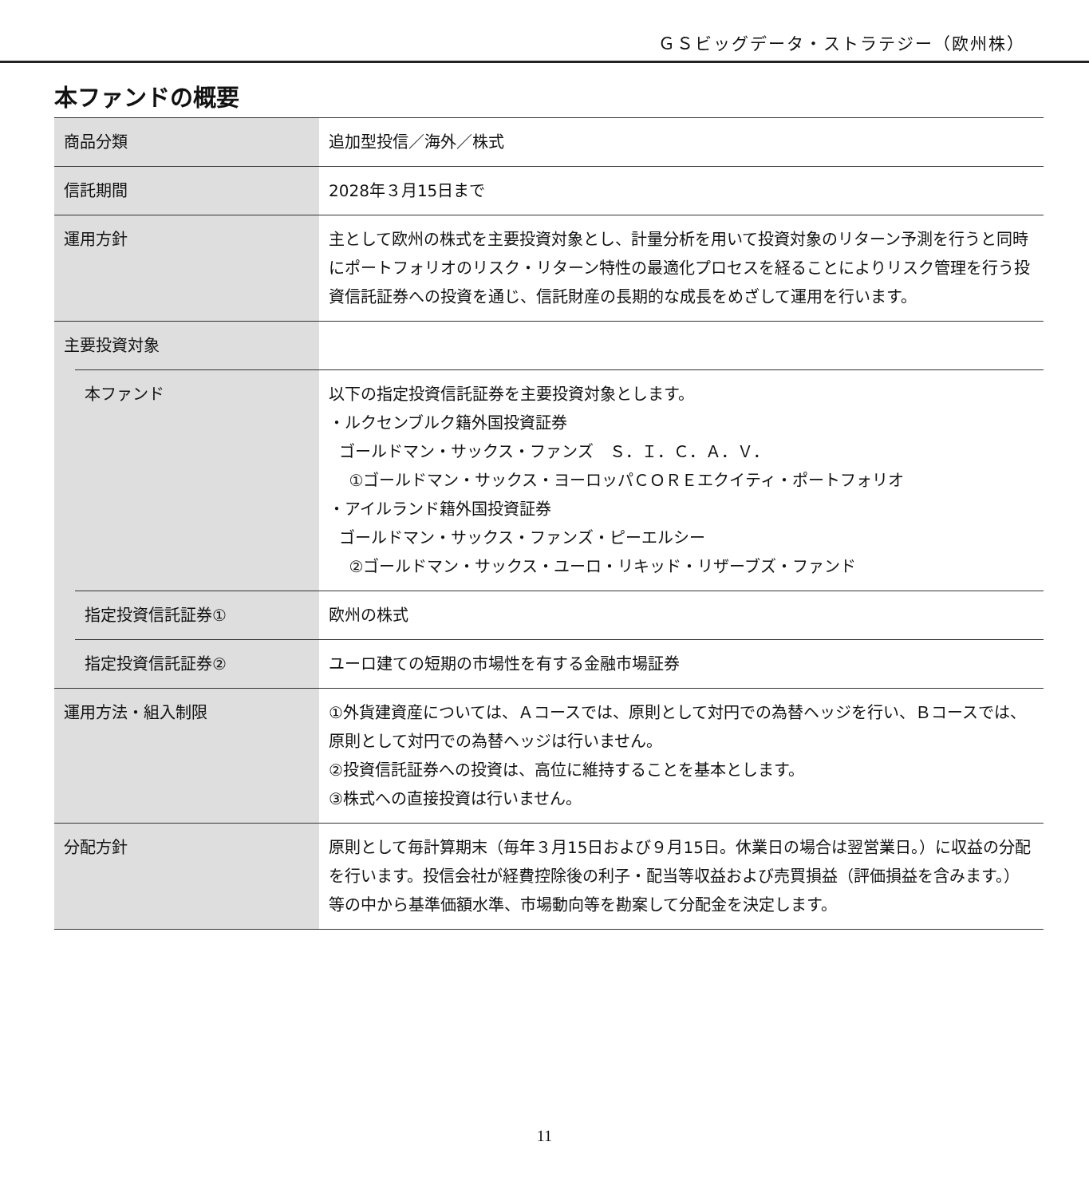ＧＳビッグデータ・ストラテジー（欧州株）
本ファンドの概要
| 商品分類 | | 追加型投信／海外／株式 |
| 信託期間 | | 2028年３月15日まで |
| 運用方針 | | 主として欧州の株式を主要投資対象とし、計量分析を用いて投資対象のリターン予測を行うと同時にポートフォリオのリスク・リターン特性の最適化プロセスを経ることによりリスク管理を行う投資信託証券への投資を通じ、信託財産の長期的な成長をめざして運用を行います。 |
| 主要投資対象 | | |
| | 本ファンド | 以下の指定投資信託証券を主要投資対象とします。 ・ルクセンブルク籍外国投資証券 ゴールドマン・サックス・ファンズ Ｓ．Ｉ．Ｃ．Ａ．Ｖ． ①ゴールドマン・サックス・ヨーロッパＣＯＲＥエクイティ・ポートフォリオ ・アイルランド籍外国投資証券 ゴールドマン・サックス・ファンズ・ピーエルシー ②ゴールドマン・サックス・ユーロ・リキッド・リザーブズ・ファンド |
| | 指定投資信託証券① | 欧州の株式 |
| | 指定投資信託証券② | ユーロ建ての短期の市場性を有する金融市場証券 |
| 運用方法・組入制限 | | ①外貨建資産については、Ａコースでは、原則として対円での為替ヘッジを行い、Ｂコースでは、原則として対円での為替ヘッジは行いません。 ②投資信託証券への投資は、高位に維持することを基本とします。 ③株式への直接投資は行いません。 |
| 分配方針 | | 原則として毎計算期末（毎年３月15日および９月15日。休業日の場合は翌営業日。）に収益の分配を行います。投信会社が経費控除後の利子・配当等収益および売買損益（評価損益を含みます。）等の中から基準価額水準、市場動向等を勘案して分配金を決定します。 |
11